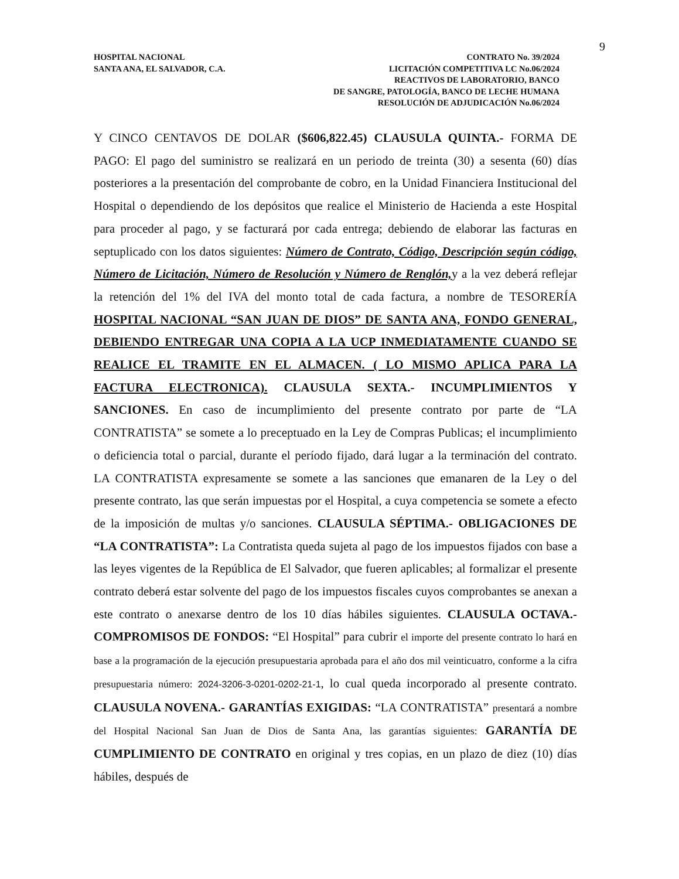9
HOSPITAL NACIONAL
SANTA ANA, EL SALVADOR, C.A.
CONTRATO No. 39/2024
LICITACIÓN COMPETITIVA LC No.06/2024
REACTIVOS DE LABORATORIO, BANCO
DE SANGRE, PATOLOGÍA, BANCO DE LECHE HUMANA
RESOLUCIÓN DE ADJUDICACIÓN No.06/2024
Y CINCO CENTAVOS DE DOLAR ($606,822.45) CLAUSULA QUINTA.- FORMA DE PAGO: El pago del suministro se realizará en un periodo de treinta (30) a sesenta (60) días posteriores a la presentación del comprobante de cobro, en la Unidad Financiera Institucional del Hospital o dependiendo de los depósitos que realice el Ministerio de Hacienda a este Hospital para proceder al pago, y se facturará por cada entrega; debiendo de elaborar las facturas en septuplicado con los datos siguientes: Número de Contrato, Código, Descripción según código, Número de Licitación, Número de Resolución y Número de Renglón, y a la vez deberá reflejar la retención del 1% del IVA del monto total de cada factura, a nombre de TESORERÍA HOSPITAL NACIONAL “SAN JUAN DE DIOS” DE SANTA ANA, FONDO GENERAL, DEBIENDO ENTREGAR UNA COPIA A LA UCP INMEDIATAMENTE CUANDO SE REALICE EL TRAMITE EN EL ALMACEN. ( LO MISMO APLICA PARA LA FACTURA ELECTRONICA). CLAUSULA SEXTA.- INCUMPLIMIENTOS Y SANCIONES. En caso de incumplimiento del presente contrato por parte de “LA CONTRATISTA” se somete a lo preceptuado en la Ley de Compras Publicas; el incumplimiento o deficiencia total o parcial, durante el período fijado, dará lugar a la terminación del contrato. LA CONTRATISTA expresamente se somete a las sanciones que emanaren de la Ley o del presente contrato, las que serán impuestas por el Hospital, a cuya competencia se somete a efecto de la imposición de multas y/o sanciones. CLAUSULA SÉPTIMA.- OBLIGACIONES DE “LA CONTRATISTA”: La Contratista queda sujeta al pago de los impuestos fijados con base a las leyes vigentes de la República de El Salvador, que fueren aplicables; al formalizar el presente contrato deberá estar solvente del pago de los impuestos fiscales cuyos comprobantes se anexan a este contrato o anexarse dentro de los 10 días hábiles siguientes. CLAUSULA OCTAVA.- COMPROMISOS DE FONDOS: “El Hospital” para cubrir el importe del presente contrato lo hará en base a la programación de la ejecución presupuestaria aprobada para el año dos mil veinticuatro, conforme a la cifra presupuestaria número: 2024-3206-3-0201-0202-21-1, lo cual queda incorporado al presente contrato. CLAUSULA NOVENA.- GARANTÍAS EXIGIDAS: “LA CONTRATISTA” presentará a nombre del Hospital Nacional San Juan de Dios de Santa Ana, las garantías siguientes: GARANTÍA DE CUMPLIMIENTO DE CONTRATO en original y tres copias, en un plazo de diez (10) días hábiles, después de